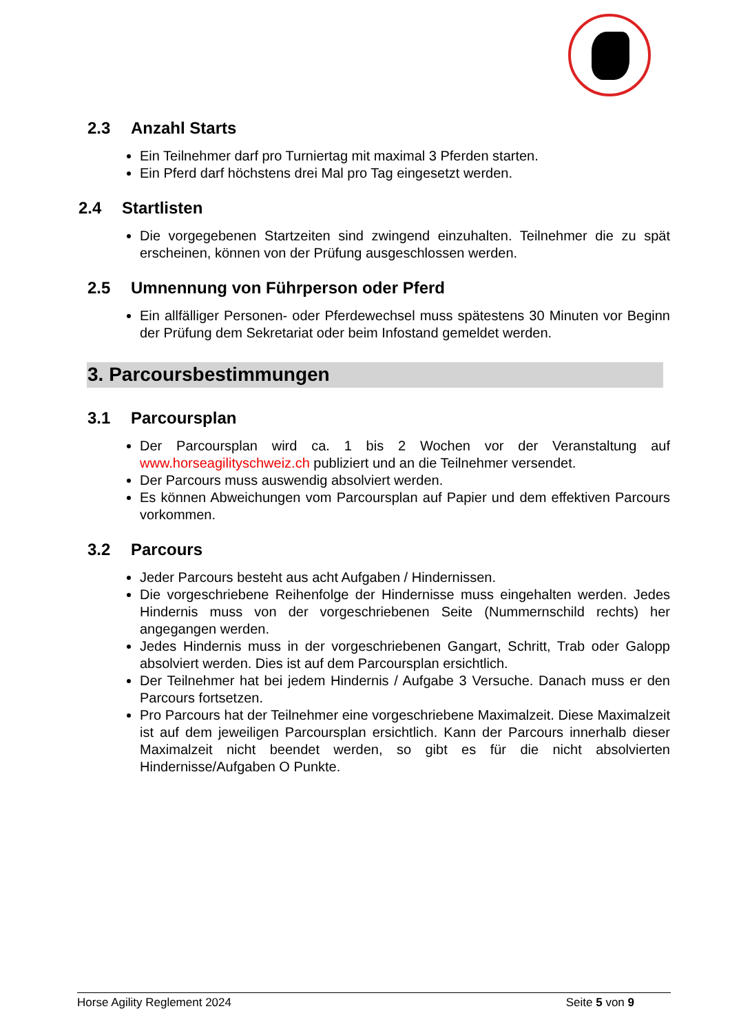2.3 Anzahl Starts
Ein Teilnehmer darf pro Turniertag mit maximal 3 Pferden starten.
Ein Pferd darf höchstens drei Mal pro Tag eingesetzt werden.
2.4 Startlisten
Die vorgegebenen Startzeiten sind zwingend einzuhalten. Teilnehmer die zu spät erscheinen, können von der Prüfung ausgeschlossen werden.
2.5 Umnennung von Führperson oder Pferd
Ein allfälliger Personen- oder Pferdewechsel muss spätestens 30 Minuten vor Beginn der Prüfung dem Sekretariat oder beim Infostand gemeldet werden.
3. Parcoursbestimmungen
3.1 Parcoursplan
Der Parcoursplan wird ca. 1 bis 2 Wochen vor der Veranstaltung auf www.horseagilityschweiz.ch publiziert und an die Teilnehmer versendet.
Der Parcours muss auswendig absolviert werden.
Es können Abweichungen vom Parcoursplan auf Papier und dem effektiven Parcours vorkommen.
3.2 Parcours
Jeder Parcours besteht aus acht Aufgaben / Hindernissen.
Die vorgeschriebene Reihenfolge der Hindernisse muss eingehalten werden. Jedes Hindernis muss von der vorgeschriebenen Seite (Nummernschild rechts) her angegangen werden.
Jedes Hindernis muss in der vorgeschriebenen Gangart, Schritt, Trab oder Galopp absolviert werden. Dies ist auf dem Parcoursplan ersichtlich.
Der Teilnehmer hat bei jedem Hindernis / Aufgabe 3 Versuche. Danach muss er den Parcours fortsetzen.
Pro Parcours hat der Teilnehmer eine vorgeschriebene Maximalzeit. Diese Maximalzeit ist auf dem jeweiligen Parcoursplan ersichtlich. Kann der Parcours innerhalb dieser Maximalzeit nicht beendet werden, so gibt es für die nicht absolvierten Hindernisse/Aufgaben O Punkte.
Horse Agility Reglement 2024 Seite 5 von 9